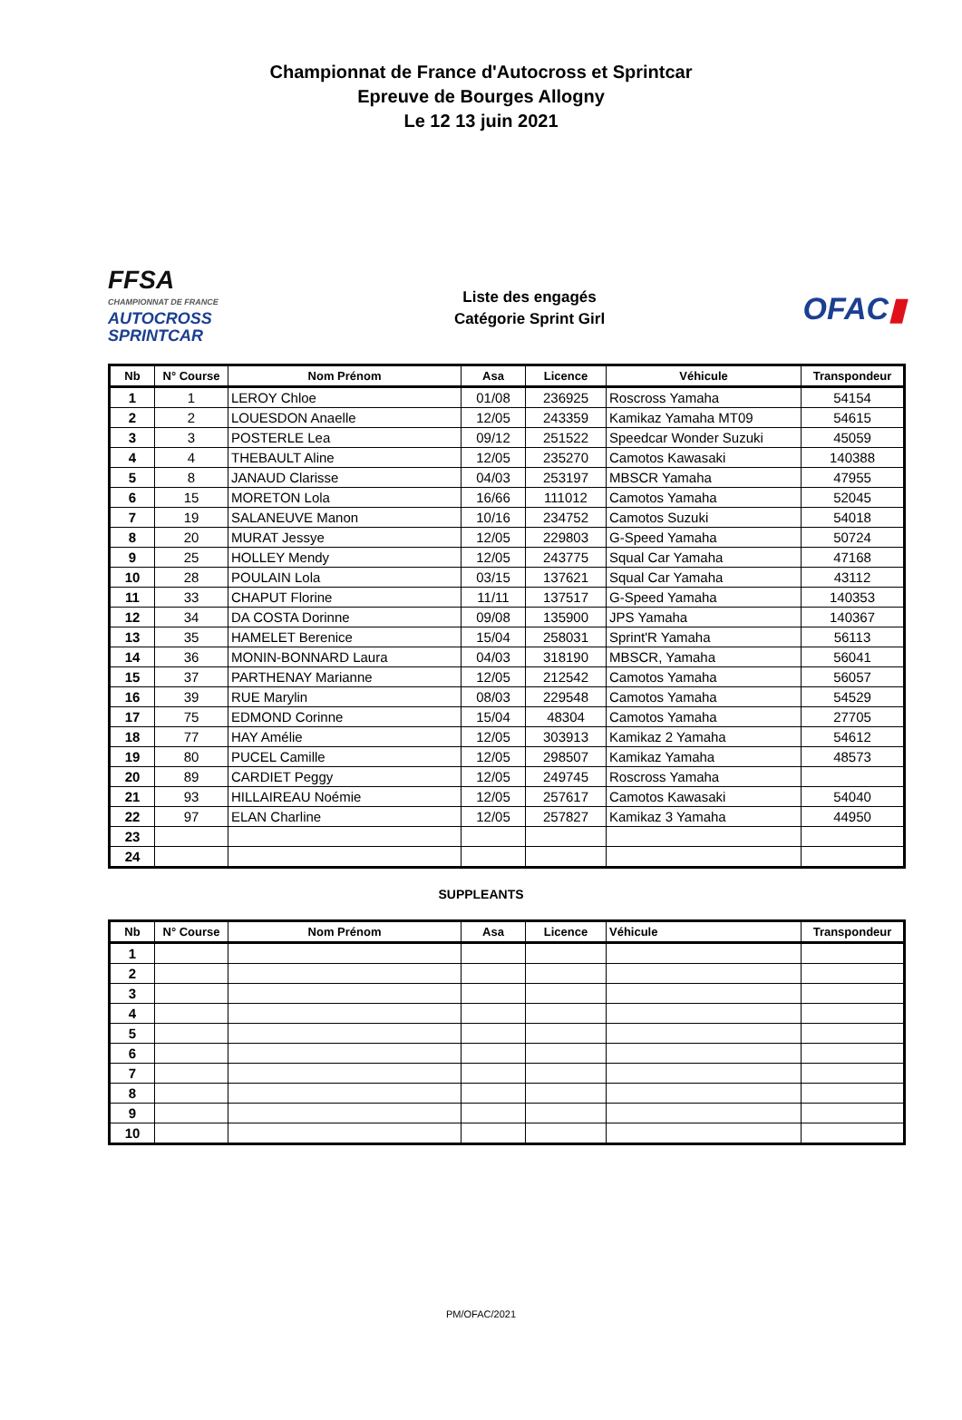Championnat de France d'Autocross et Sprintcar
Epreuve de Bourges Allogny
Le 12 13 juin 2021
FFSA
CHAMPIONNAT DE FRANCE AUTOCROSS
SPRINTCAR
Liste des engagés
Catégorie Sprint Girl
OFAC▮
| Nb | N° Course | Nom Prénom | Asa | Licence | Véhicule | Transpondeur |
| --- | --- | --- | --- | --- | --- | --- |
| 1 | 1 | LEROY Chloe | 01/08 | 236925 | Roscross Yamaha | 54154 |
| 2 | 2 | LOUESDON Anaelle | 12/05 | 243359 | Kamikaz Yamaha MT09 | 54615 |
| 3 | 3 | POSTERLE Lea | 09/12 | 251522 | Speedcar Wonder Suzuki | 45059 |
| 4 | 4 | THEBAULT Aline | 12/05 | 235270 | Camotos Kawasaki | 140388 |
| 5 | 8 | JANAUD Clarisse | 04/03 | 253197 | MBSCR Yamaha | 47955 |
| 6 | 15 | MORETON Lola | 16/66 | 111012 | Camotos Yamaha | 52045 |
| 7 | 19 | SALANEUVE Manon | 10/16 | 234752 | Camotos Suzuki | 54018 |
| 8 | 20 | MURAT Jessye | 12/05 | 229803 | G-Speed Yamaha | 50724 |
| 9 | 25 | HOLLEY Mendy | 12/05 | 243775 | Squal Car Yamaha | 47168 |
| 10 | 28 | POULAIN Lola | 03/15 | 137621 | Squal Car Yamaha | 43112 |
| 11 | 33 | CHAPUT Florine | 11/11 | 137517 | G-Speed Yamaha | 140353 |
| 12 | 34 | DA COSTA Dorinne | 09/08 | 135900 | JPS Yamaha | 140367 |
| 13 | 35 | HAMELET Berenice | 15/04 | 258031 | Sprint'R Yamaha | 56113 |
| 14 | 36 | MONIN-BONNARD Laura | 04/03 | 318190 | MBSCR, Yamaha | 56041 |
| 15 | 37 | PARTHENAY Marianne | 12/05 | 212542 | Camotos Yamaha | 56057 |
| 16 | 39 | RUE Marylin | 08/03 | 229548 | Camotos Yamaha | 54529 |
| 17 | 75 | EDMOND Corinne | 15/04 | 48304 | Camotos Yamaha | 27705 |
| 18 | 77 | HAY Amélie | 12/05 | 303913 | Kamikaz 2 Yamaha | 54612 |
| 19 | 80 | PUCEL Camille | 12/05 | 298507 | Kamikaz Yamaha | 48573 |
| 20 | 89 | CARDIET Peggy | 12/05 | 249745 | Roscross Yamaha | |
| 21 | 93 | HILLAIREAU Noémie | 12/05 | 257617 | Camotos Kawasaki | 54040 |
| 22 | 97 | ELAN Charline | 12/05 | 257827 | Kamikaz 3 Yamaha | 44950 |
| 23 | | | | | | |
| 24 | | | | | | |
SUPPLEANTS
| Nb | N° Course | Nom Prénom | Asa | Licence | Véhicule | Transpondeur |
| --- | --- | --- | --- | --- | --- | --- |
| 1 | | | | | | |
| 2 | | | | | | |
| 3 | | | | | | |
| 4 | | | | | | |
| 5 | | | | | | |
| 6 | | | | | | |
| 7 | | | | | | |
| 8 | | | | | | |
| 9 | | | | | | |
| 10 | | | | | | |
PM/OFAC/2021